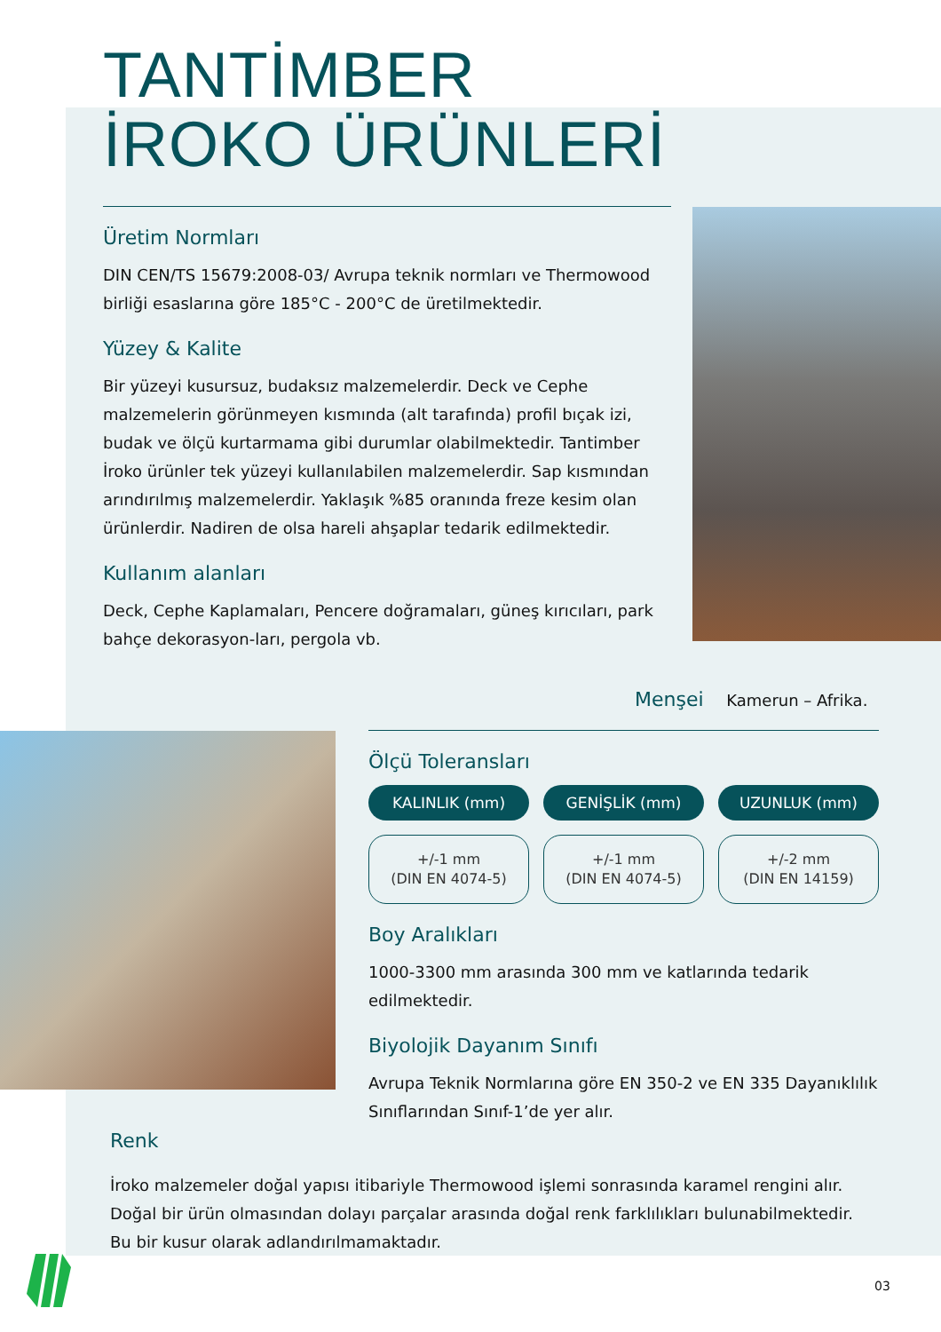TANTİMBER
İROKO ÜRÜNLERİ
Üretim Normları
DIN CEN/TS 15679:2008-03/ Avrupa teknik normları ve Thermowood birliği esaslarına göre 185°C - 200°C de üretilmektedir.
Yüzey & Kalite
Bir yüzeyi kusursuz, budaksız malzemelerdir. Deck ve Cephe malzemelerin görünmeyen kısmında (alt tarafında) profil bıçak izi, budak ve ölçü kurtarmama gibi durumlar olabilmektedir. Tantimber İroko ürünler tek yüzeyi kullanılabilen malzemelerdir. Sap kısmından arındırılmış malzemelerdir. Yaklaşık %85 oranında freze kesim olan ürünlerdir. Nadiren de olsa hareli ahşaplar tedarik edilmektedir.
Kullanım alanları
Deck, Cephe Kaplamaları, Pencere doğramaları, güneş kırıcıları, park bahçe dekorasyon-ları, pergola vb.
Menşei Kamerun – Afrika.
Ölçü Toleransları
KALINLIK (mm) GENİŞLİK (mm) UZUNLUK (mm)
+/-1 mm
(DIN EN 4074-5)
+/-1 mm
(DIN EN 4074-5)
+/-2 mm
(DIN EN 14159)
Boy Aralıkları
1000-3300 mm arasında 300 mm ve katlarında tedarik edilmektedir.
Biyolojik Dayanım Sınıfı
Avrupa Teknik Normlarına göre EN 350-2 ve EN 335 Dayanıklılık Sınıflarından Sınıf-1’de yer alır.
Renk
İroko malzemeler doğal yapısı itibariyle Thermowood işlemi sonrasında karamel rengini alır. Doğal bir ürün olmasından dolayı parçalar arasında doğal renk farklılıkları bulunabilmektedir. Bu bir kusur olarak adlandırılmamaktadır.
03